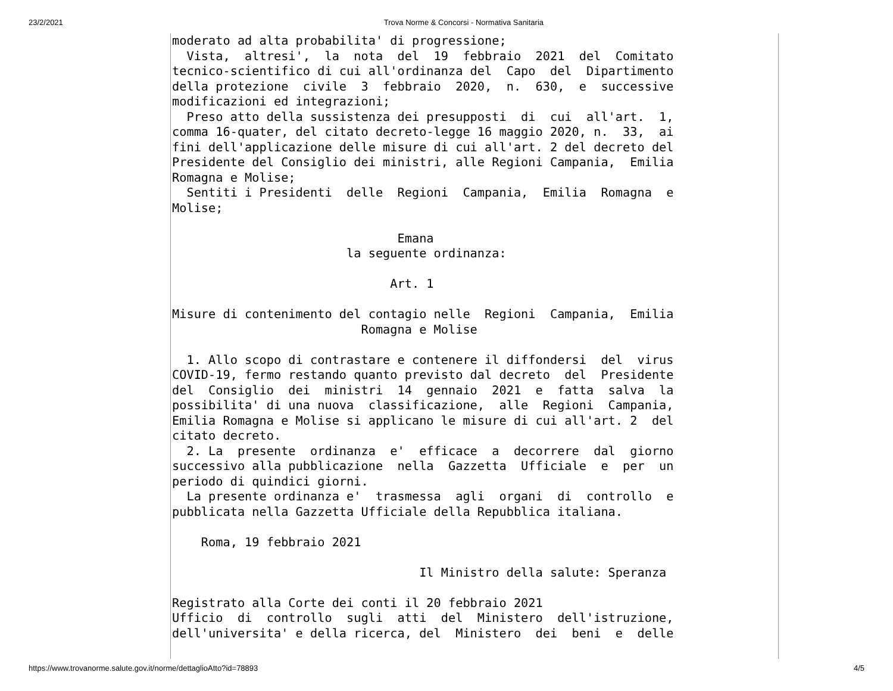23/2/2021 Trova Norme & Concorsi - Normativa Sanitaria
moderato ad alta probabilita' di progressione;
  Vista,  altresi',  la  nota  del  19  febbraio  2021  del  Comitato
tecnico-scientifico di cui all'ordinanza del  Capo  del  Dipartimento
della protezione  civile  3  febbraio  2020,  n.  630,  e  successive
modificazioni ed integrazioni;
  Preso atto della sussistenza dei presupposti  di  cui  all'art.  1,
comma 16-quater, del citato decreto-legge 16 maggio 2020, n.  33,  ai
fini dell'applicazione delle misure di cui all'art. 2 del decreto del
Presidente del Consiglio dei ministri, alle Regioni Campania,  Emilia
Romagna e Molise;
  Sentiti i Presidenti  delle  Regioni  Campania,  Emilia  Romagna  e
Molise;

                               Emana
                        la seguente ordinanza:

                              Art. 1

Misure di contenimento del contagio nelle  Regioni  Campania,  Emilia
                          Romagna e Molise

  1. Allo scopo di contrastare e contenere il diffondersi  del  virus
COVID-19, fermo restando quanto previsto dal decreto  del  Presidente
del  Consiglio  dei  ministri  14  gennaio  2021  e  fatta  salva  la
possibilita' di una nuova  classificazione,  alle  Regioni  Campania,
Emilia Romagna e Molise si applicano le misure di cui all'art. 2  del
citato decreto.
  2. La  presente  ordinanza  e'  efficace  a  decorrere  dal  giorno
successivo alla pubblicazione  nella  Gazzetta  Ufficiale  e  per  un
periodo di quindici giorni.
  La presente ordinanza e'  trasmessa  agli  organi  di  controllo  e
pubblicata nella Gazzetta Ufficiale della Repubblica italiana.

    Roma, 19 febbraio 2021

                                  Il Ministro della salute: Speranza

Registrato alla Corte dei conti il 20 febbraio 2021
Ufficio  di  controllo  sugli  atti  del  Ministero  dell'istruzione,
dell'universita' e della ricerca, del  Ministero  dei  beni  e  delle
https://www.trovanorme.salute.gov.it/norme/dettaglioAtto?id=78893 4/5